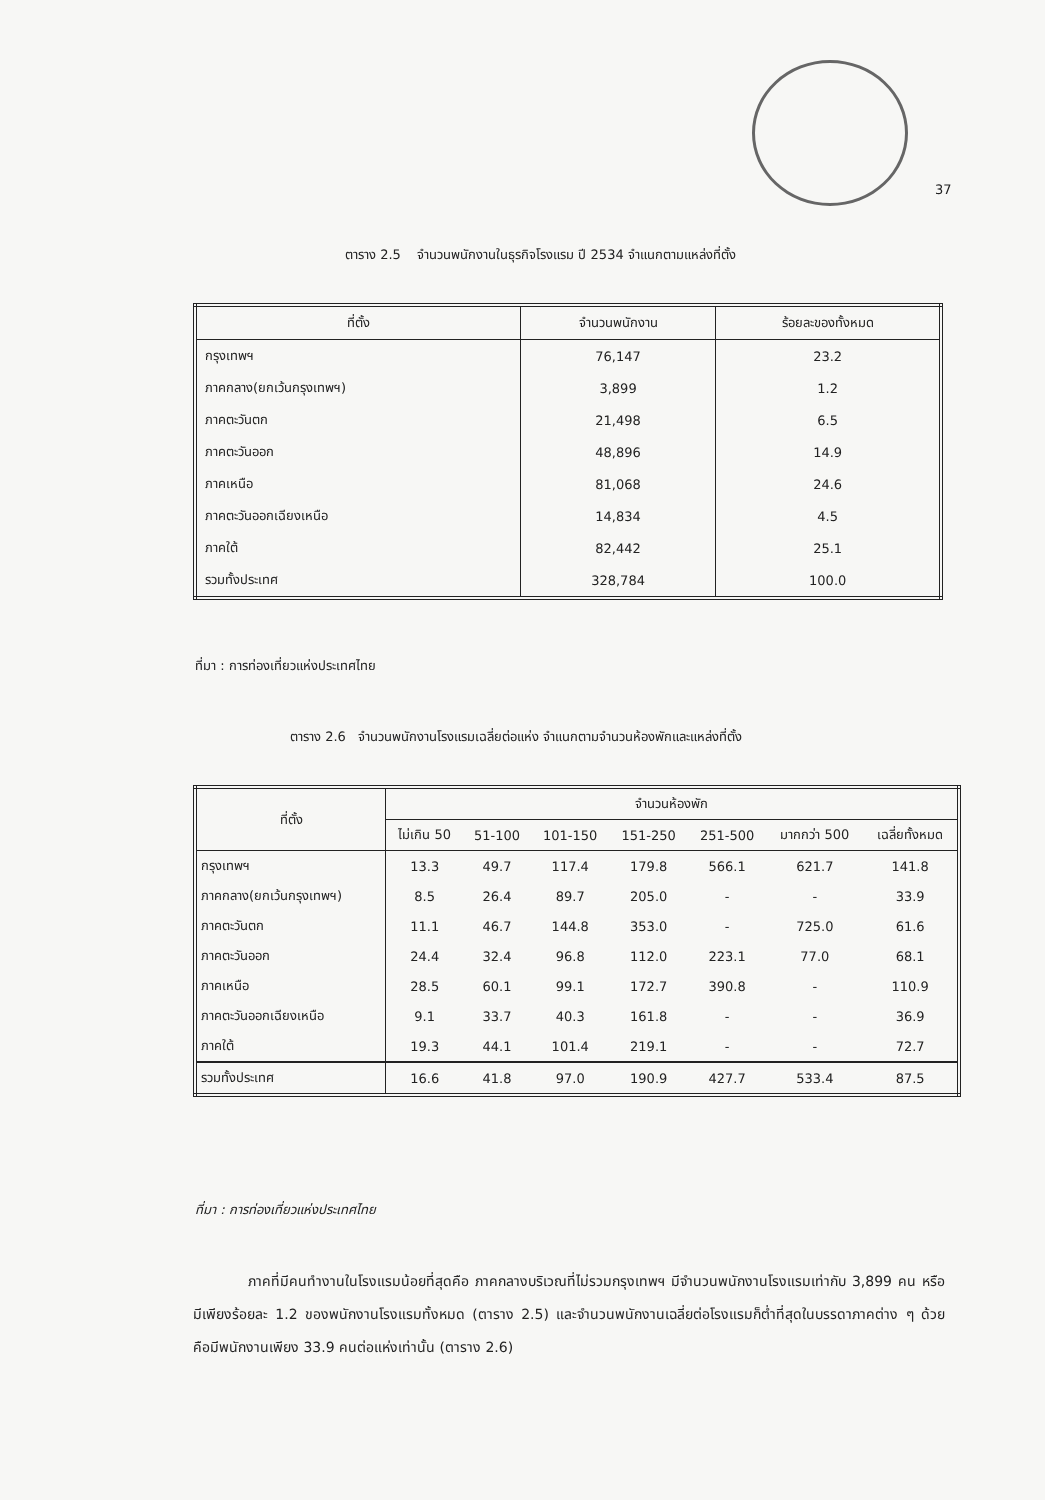37
ตาราง 2.5 จำนวนพนักงานในธุรกิจโรงแรม ปี 2534 จำแนกตามแหล่งที่ตั้ง
| ที่ตั้ง | จำนวนพนักงาน | ร้อยละของทั้งหมด |
| --- | --- | --- |
| กรุงเทพฯ | 76,147 | 23.2 |
| ภาคกลาง(ยกเว้นกรุงเทพฯ) | 3,899 | 1.2 |
| ภาคตะวันตก | 21,498 | 6.5 |
| ภาคตะวันออก | 48,896 | 14.9 |
| ภาคเหนือ | 81,068 | 24.6 |
| ภาคตะวันออกเฉียงเหนือ | 14,834 | 4.5 |
| ภาคใต้ | 82,442 | 25.1 |
| รวมทั้งประเทศ | 328,784 | 100.0 |
ที่มา : การท่องเที่ยวแห่งประเทศไทย
ตาราง 2.6 จำนวนพนักงานโรงแรมเฉลี่ยต่อแห่ง จำแนกตามจำนวนห้องพักและแหล่งที่ตั้ง
| ที่ตั้ง | จำนวนห้องพัก | | | | | | |
| --- | --- | --- | --- | --- | --- | --- | --- |
| | ไม่เกิน 50 | 51-100 | 101-150 | 151-250 | 251-500 | มากกว่า 500 | เฉลี่ยทั้งหมด |
| กรุงเทพฯ | 13.3 | 49.7 | 117.4 | 179.8 | 566.1 | 621.7 | 141.8 |
| ภาคกลาง(ยกเว้นกรุงเทพฯ) | 8.5 | 26.4 | 89.7 | 205.0 | - | - | 33.9 |
| ภาคตะวันตก | 11.1 | 46.7 | 144.8 | 353.0 | - | 725.0 | 61.6 |
| ภาคตะวันออก | 24.4 | 32.4 | 96.8 | 112.0 | 223.1 | 77.0 | 68.1 |
| ภาคเหนือ | 28.5 | 60.1 | 99.1 | 172.7 | 390.8 | - | 110.9 |
| ภาคตะวันออกเฉียงเหนือ | 9.1 | 33.7 | 40.3 | 161.8 | - | - | 36.9 |
| ภาคใต้ | 19.3 | 44.1 | 101.4 | 219.1 | - | - | 72.7 |
| รวมทั้งประเทศ | 16.6 | 41.8 | 97.0 | 190.9 | 427.7 | 533.4 | 87.5 |
ที่มา : การท่องเที่ยวแห่งประเทศไทย
ภาคที่มีคนทำงานในโรงแรมน้อยที่สุดคือ ภาคกลางบริเวณที่ไม่รวมกรุงเทพฯ มีจำนวนพนักงานโรงแรมเท่ากับ 3,899 คน หรือมีเพียงร้อยละ 1.2 ของพนักงานโรงแรมทั้งหมด (ตาราง 2.5) และจำนวนพนักงานเฉลี่ยต่อโรงแรมก็ต่ำที่สุดในบรรดาภาคต่าง ๆ ด้วย คือมีพนักงานเพียง 33.9 คนต่อแห่งเท่านั้น (ตาราง 2.6)